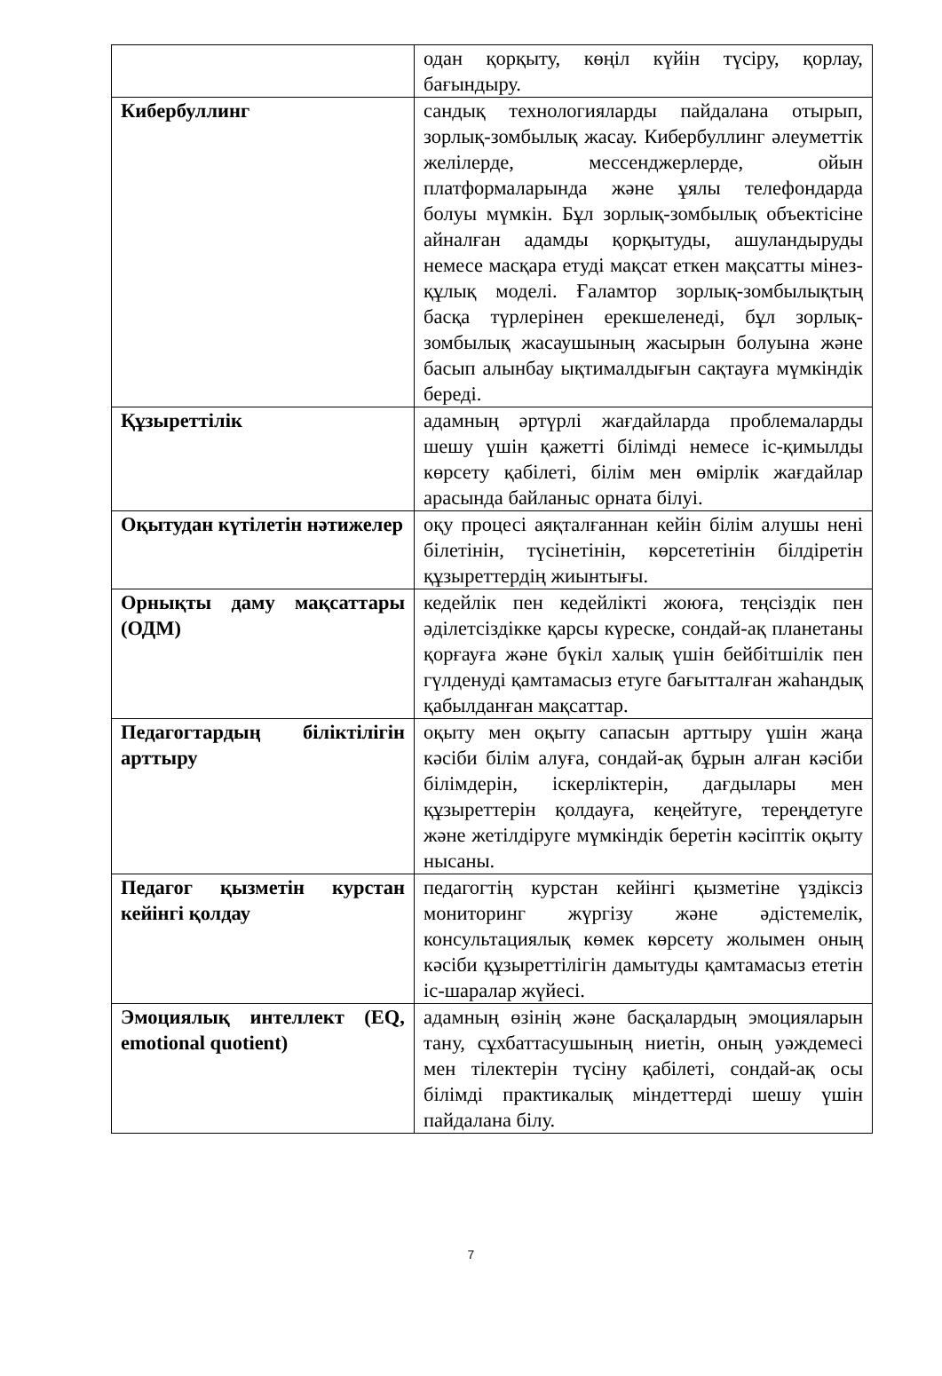| | одан қорқыту, көңіл күйін түсіру, қорлау, бағындыру. |
| Кибербуллинг | сандық технологияларды пайдалана отырып, зорлық-зомбылық жасау. Кибербуллинг әлеуметтік желілерде, мессенджерлерде, ойын платформаларында және ұялы телефондарда болуы мүмкін. Бұл зорлық-зомбылық объектісіне айналған адамды қорқытуды, ашуландыруды немесе масқара етуді мақсат еткен мақсатты мінез-құлық моделі. Ғаламтор зорлық-зомбылықтың басқа түрлерінен ерекшеленеді, бұл зорлық-зомбылық жасаушының жасырын болуына және басып алынбау ықтималдығын сақтауға мүмкіндік береді. |
| Құзыреттілік | адамның әртүрлі жағдайларда проблемаларды шешу үшін қажетті білімді немесе іс-қимылды көрсету қабілеті, білім мен өмірлік жағдайлар арасында байланыс орната білуі. |
| Оқытудан күтілетін нәтижелер | оқу процесі аяқталғаннан кейін білім алушы нені білетінін, түсінетінін, көрсететінін білдіретін құзыреттердің жиынтығы. |
| Орнықты даму мақсаттары (ОДМ) | кедейлік пен кедейлікті жоюға, теңсіздік пен әділетсіздікке қарсы күреске, сондай-ақ планетаны қорғауға және бүкіл халық үшін бейбітшілік пен гүлденуді қамтамасыз етуге бағытталған жаһандық қабылданған мақсаттар. |
| Педагогтардың біліктілігін арттыру | оқыту мен оқыту сапасын арттыру үшін жаңа кәсіби білім алуға, сондай-ақ бұрын алған кәсіби білімдерін, іскерліктерін, дағдылары мен құзыреттерін қолдауға, кеңейтуге, тереңдетуге және жетілдіруге мүмкіндік беретін кәсіптік оқыту нысаны. |
| Педагог қызметін курстан кейінгі қолдау | педагогтің курстан кейінгі қызметіне үздіксіз мониторинг жүргізу және әдістемелік, консультациялық көмек көрсету жолымен оның кәсіби құзыреттілігін дамытуды қамтамасыз ететін іс-шаралар жүйесі. |
| Эмоциялық интеллект (EQ, emotional quotient) | адамның өзінің және басқалардың эмоцияларын тану, сұхбаттасушының ниетін, оның уәждемесі мен тілектерін түсіну қабілеті, сондай-ақ осы білімді практикалық міндеттерді шешу үшін пайдалана білу. |
7